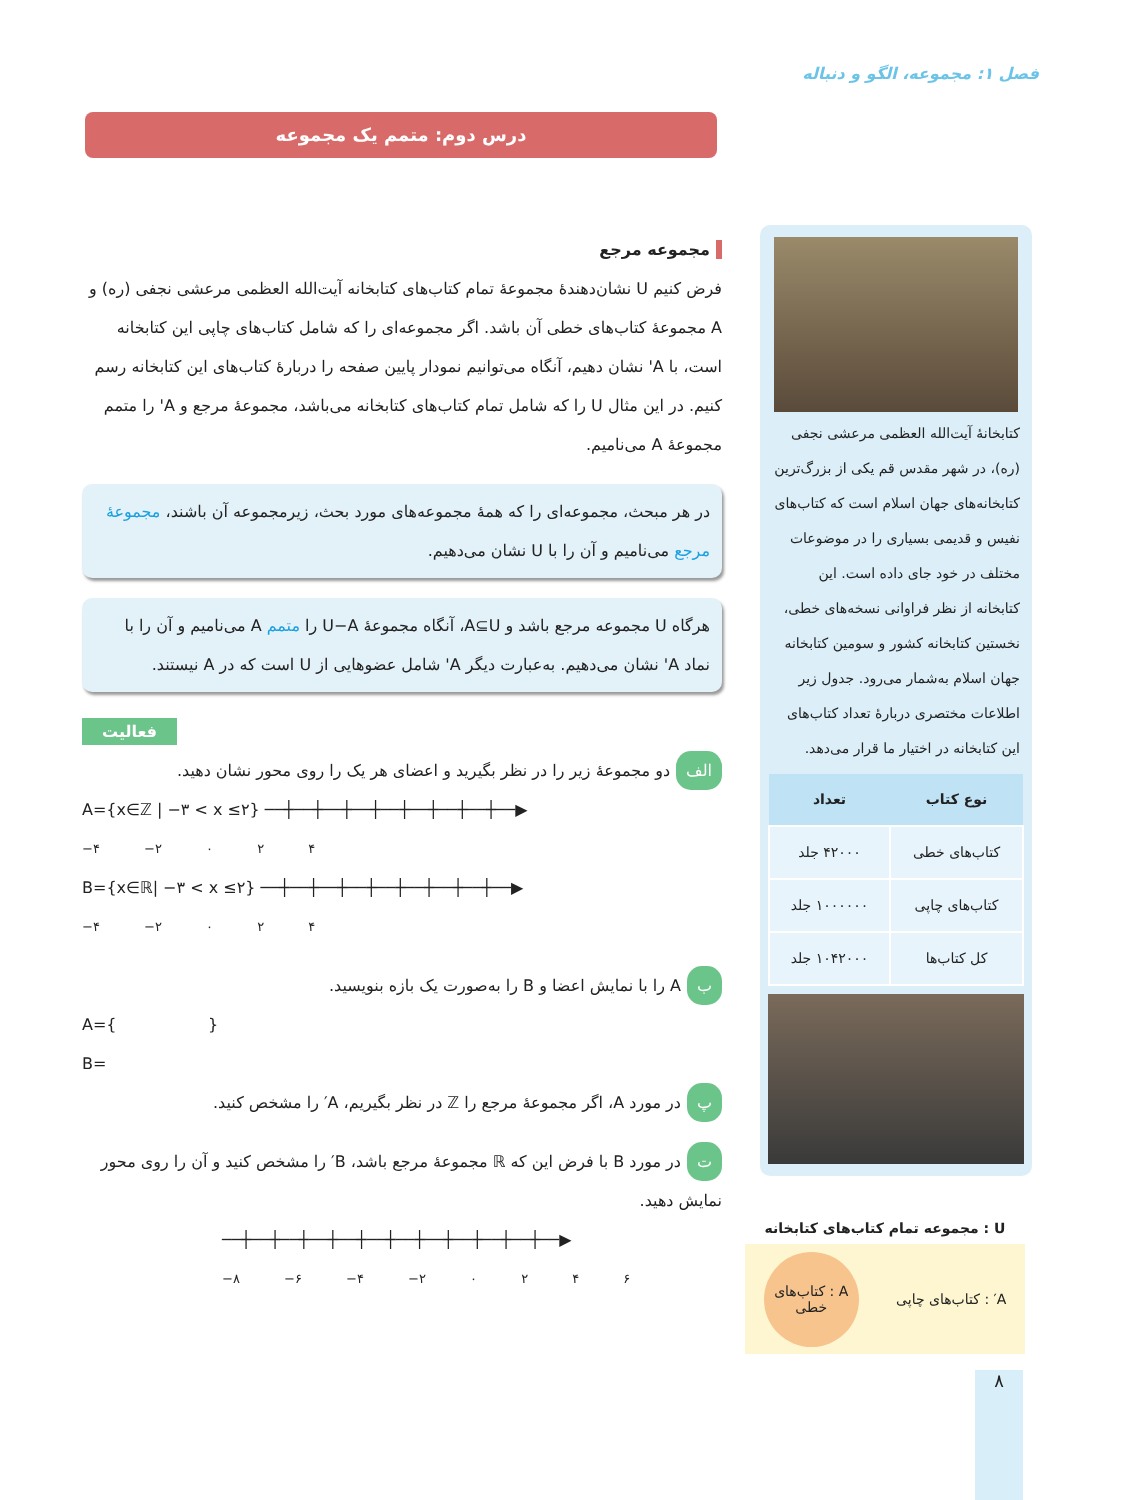فصل ۱: مجموعه، الگو و دنباله
درس دوم: متمم یک مجموعه
مجموعه مرجع
فرض کنیم U نشان‌دهندهٔ مجموعهٔ تمام کتاب‌های کتابخانه آیت‌الله العظمی مرعشی نجفی (ره) و A مجموعهٔ کتاب‌های خطی آن باشد. اگر مجموعه‌ای را که شامل کتاب‌های چاپی این کتابخانه است، با A' نشان دهیم، آنگاه می‌توانیم نمودار پایین صفحه را دربارهٔ کتاب‌های این کتابخانه رسم کنیم. در این مثال U را که شامل تمام کتاب‌های کتابخانه می‌باشد، مجموعهٔ مرجع و A' را متمم مجموعهٔ A می‌نامیم.
در هر مبحث، مجموعه‌ای را که همهٔ مجموعه‌های مورد بحث، زیرمجموعه آن باشند، مجموعهٔ مرجع می‌نامیم و آن را با U نشان می‌دهیم.
هرگاه U مجموعه مرجع باشد و A⊆U، آنگاه مجموعهٔ U−A را متمم A می‌نامیم و آن را با نماد A' نشان می‌دهیم. به‌عبارت دیگر A' شامل عضوهایی از U است که در A نیستند.
فعالیت
الف دو مجموعهٔ زیر را در نظر بگیرید و اعضای هر یک را روی محور نشان دهید.
A={x∈ℤ | −۳ < x ≤۲} ──┼──┼──┼──┼──┼──┼──┼──┼──▶
−۴ −۲ ۰ ۲ ۴
B={x∈ℝ| −۳ < x ≤۲} ──┼──┼──┼──┼──┼──┼──┼──┼──▶
−۴ −۲ ۰ ۲ ۴
ب A را با نمایش اعضا و B را به‌صورت یک بازه بنویسید.
A={ }
B=
پ در مورد A، اگر مجموعهٔ مرجع را ℤ در نظر بگیریم، A′ را مشخص کنید.
ت در مورد B با فرض این که ℝ مجموعهٔ مرجع باشد، B′ را مشخص کنید و آن را روی محور نمایش دهید.
──┼──┼──┼──┼──┼──┼──┼──┼──┼──┼──┼──▶
−۸ −۶ −۴ −۲ ۰ ۲ ۴ ۶
کتابخانهٔ آیت‌الله العظمی مرعشی نجفی (ره)، در شهر مقدس قم یکی از بزرگ‌ترین کتابخانه‌های جهان اسلام است که کتاب‌های نفیس و قدیمی بسیاری را در موضوعات مختلف در خود جای داده است. این کتابخانه از نظر فراوانی نسخه‌های خطی، نخستین کتابخانه کشور و سومین کتابخانه جهان اسلام به‌شمار می‌رود. جدول زیر اطلاعات مختصری دربارهٔ تعداد کتاب‌های این کتابخانه در اختیار ما قرار می‌دهد.
| نوع کتاب | تعداد |
| --- | --- |
| کتاب‌های خطی | ۴۲۰۰۰ جلد |
| کتاب‌های چاپی | ۱۰۰۰۰۰۰ جلد |
| کل کتاب‌ها | ۱۰۴۲۰۰۰ جلد |
U : مجموعه تمام کتاب‌های کتابخانه
A′ : کتاب‌های چاپی
A : کتاب‌های خطی
۸